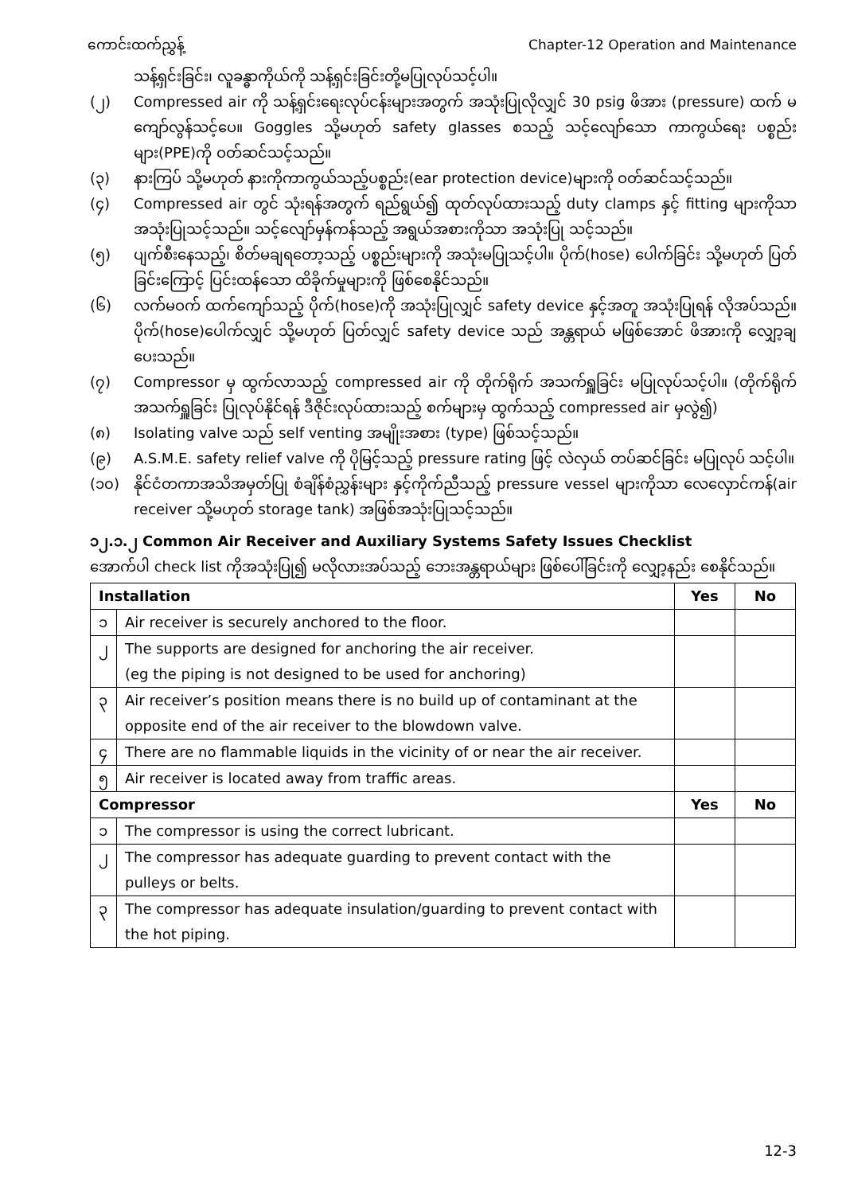ကောင်းထက်ညွှန့် Chapter-12 Operation and Maintenance
သန့်ရှင်းခြင်း၊ လူခန္ဓာကိုယ်ကို သန့်ရှင်းခြင်းတို့မပြုလုပ်သင့်ပါ။
(၂) Compressed air ကို သန့်ရှင်းရေးလုပ်ငန်းများအတွက် အသုံးပြုလိုလျှင် 30 psig ဖိအား (pressure) ထက် မကျော်လွန်သင့်ပေ။ Goggles သို့မဟုတ် safety glasses စသည့် သင့်လျော်သော ကာကွယ်ရေး ပစ္စည်းများ(PPE)ကို ဝတ်ဆင်သင့်သည်။
(၃) နားကြပ် သို့မဟုတ် နားကိုကာကွယ်သည့်ပစ္စည်း(ear protection device)များကို ဝတ်ဆင်သင့်သည်။
(၄) Compressed air တွင် သုံးရန်အတွက် ရည်ရွယ်၍ ထုတ်လုပ်ထားသည့် duty clamps နှင့် fitting များကိုသာ အသုံးပြုသင့်သည်။ သင့်လျော်မှန်ကန်သည့် အရွယ်အစားကိုသာ အသုံးပြု သင့်သည်။
(၅) ပျက်စီးနေသည့်၊ စိတ်မချရတော့သည့် ပစ္စည်းများကို အသုံးမပြုသင့်ပါ။ ပိုက်(hose) ပေါက်ခြင်း သို့မဟုတ် ပြတ်ခြင်းကြောင့် ပြင်းထန်သော ထိခိုက်မှုများကို ဖြစ်စေနိုင်သည်။
(၆) လက်မဝက် ထက်ကျော်သည့် ပိုက်(hose)ကို အသုံးပြုလျှင် safety device နှင့်အတူ အသုံးပြုရန် လိုအပ်သည်။ ပိုက်(hose)ပေါက်လျှင် သို့မဟုတ် ပြတ်လျှင် safety device သည် အန္တရာယ် မဖြစ်အောင် ဖိအားကို လျှော့ချပေးသည်။
(၇) Compressor မှ ထွက်လာသည့် compressed air ကို တိုက်ရိုက် အသက်ရှူခြင်း မပြုလုပ်သင့်ပါ။ (တိုက်ရိုက် အသက်ရှူခြင်း ပြုလုပ်နိုင်ရန် ဒီဇိုင်းလုပ်ထားသည့် စက်များမှ ထွက်သည့် compressed air မှလွဲ၍)
(၈) Isolating valve သည် self venting အမျိုးအစား (type) ဖြစ်သင့်သည်။
(၉) A.S.M.E. safety relief valve ကို ပိုမြင့်သည့် pressure rating ဖြင့် လဲလှယ် တပ်ဆင်ခြင်း မပြုလုပ် သင့်ပါ။
(၁၀) နိုင်ငံတကာအသိအမှတ်ပြု စံချိန်စံညွှန်းများ နှင့်ကိုက်ညီသည့် pressure vessel များကိုသာ လေလှောင်ကန်(air receiver သို့မဟုတ် storage tank) အဖြစ်အသုံးပြုသင့်သည်။
၁၂.၁.၂ Common Air Receiver and Auxiliary Systems Safety Issues Checklist
အောက်ပါ check list ကိုအသုံးပြု၍ မလိုလားအပ်သည့် ဘေးအန္တရာယ်များ ဖြစ်ပေါ်ခြင်းကို လျှော့နည်း စေနိုင်သည်။
| Installation | | Yes | No |
| --- | --- | --- | --- |
| ၁ | Air receiver is securely anchored to the floor. | | |
| ၂ | The supports are designed for anchoring the air receiver. (eg the piping is not designed to be used for anchoring) | | |
| ၃ | Air receiver’s position means there is no build up of contaminant at the opposite end of the air receiver to the blowdown valve. | | |
| ၄ | There are no flammable liquids in the vicinity of or near the air receiver. | | |
| ၅ | Air receiver is located away from traffic areas. | | |
| Compressor | | Yes | No |
| ၁ | The compressor is using the correct lubricant. | | |
| ၂ | The compressor has adequate guarding to prevent contact with the pulleys or belts. | | |
| ၃ | The compressor has adequate insulation/guarding to prevent contact with the hot piping. | | |
12-3